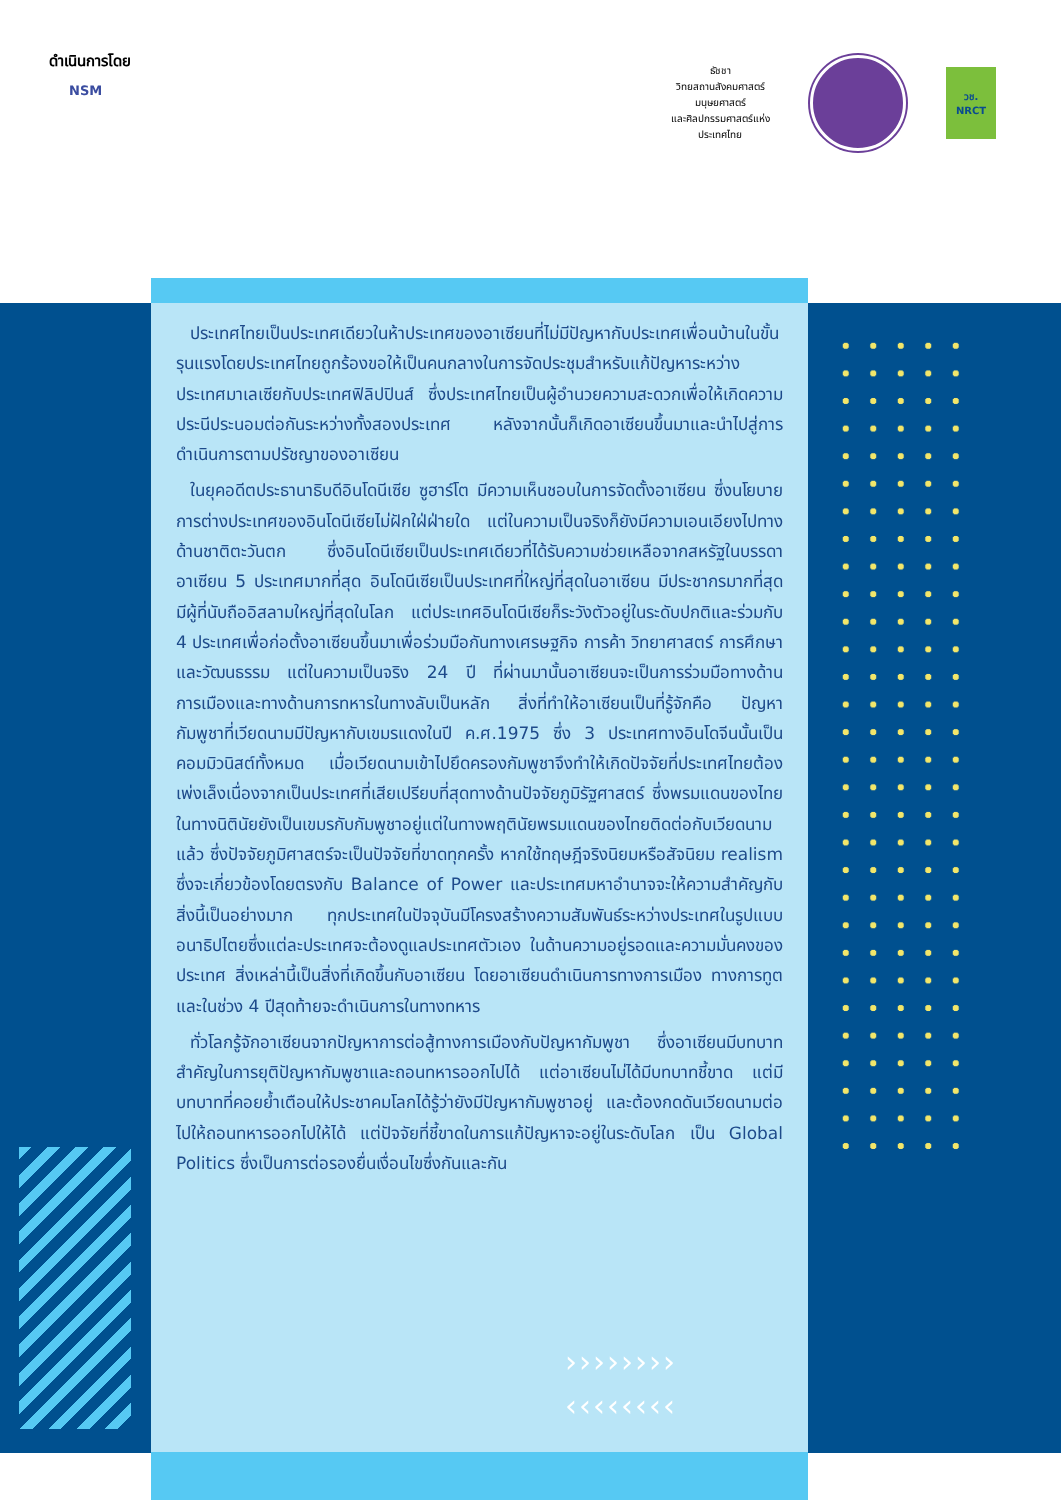ดำเนินการโดย
NSM
ธัชชา
วิทยสถานสังคมศาสตร์ มนุษยศาสตร์
และศิลปกรรมศาสตร์แห่งประเทศไทย
วช.
NRCT
ประเทศไทยเป็นประเทศเดียวในห้าประเทศของอาเซียนที่ไม่มีปัญหากับประเทศเพื่อนบ้านในขั้นรุนแรงโดยประเทศไทยถูกร้องขอให้เป็นคนกลางในการจัดประชุมสำหรับแก้ปัญหาระหว่างประเทศมาเลเซียกับประเทศฟิลิปปินส์ ซึ่งประเทศไทยเป็นผู้อำนวยความสะดวกเพื่อให้เกิดความประนีประนอมต่อกันระหว่างทั้งสองประเทศ หลังจากนั้นก็เกิดอาเซียนขึ้นมาและนำไปสู่การดำเนินการตามปรัชญาของอาเซียน
ในยุคอดีตประธานาธิบดีอินโดนีเซีย ซูฮาร์โต มีความเห็นชอบในการจัดตั้งอาเซียน ซึ่งนโยบายการต่างประเทศของอินโดนีเซียไม่ฝักใฝ่ฝ่ายใด แต่ในความเป็นจริงก็ยังมีความเอนเอียงไปทางด้านชาติตะวันตก ซึ่งอินโดนีเซียเป็นประเทศเดียวที่ได้รับความช่วยเหลือจากสหรัฐในบรรดาอาเซียน 5 ประเทศมากที่สุด อินโดนีเซียเป็นประเทศที่ใหญ่ที่สุดในอาเซียน มีประชากรมากที่สุด มีผู้ที่นับถืออิสลามใหญ่ที่สุดในโลก แต่ประเทศอินโดนีเซียก็ระวังตัวอยู่ในระดับปกติและร่วมกับ 4 ประเทศเพื่อก่อตั้งอาเซียนขึ้นมาเพื่อร่วมมือกันทางเศรษฐกิจ การค้า วิทยาศาสตร์ การศึกษาและวัฒนธรรม แต่ในความเป็นจริง 24 ปี ที่ผ่านมานั้นอาเซียนจะเป็นการร่วมมือทางด้านการเมืองและทางด้านการทหารในทางลับเป็นหลัก สิ่งที่ทำให้อาเซียนเป็นที่รู้จักคือ ปัญหากัมพูชาที่เวียดนามมีปัญหากับเขมรแดงในปี ค.ศ.1975 ซึ่ง 3 ประเทศทางอินโดจีนนั้นเป็นคอมมิวนิสต์ทั้งหมด เมื่อเวียดนามเข้าไปยึดครองกัมพูชาจึงทำให้เกิดปัจจัยที่ประเทศไทยต้องเพ่งเล็งเนื่องจากเป็นประเทศที่เสียเปรียบที่สุดทางด้านปัจจัยภูมิรัฐศาสตร์ ซึ่งพรมแดนของไทยในทางนิตินัยยังเป็นเขมรกับกัมพูชาอยู่แต่ในทางพฤตินัยพรมแดนของไทยติดต่อกับเวียดนามแล้ว ซึ่งปัจจัยภูมิศาสตร์จะเป็นปัจจัยที่ขาดทุกครั้ง หากใช้ทฤษฎีจริงนิยมหรือสัจนิยม realism ซึ่งจะเกี่ยวข้องโดยตรงกับ Balance of Power และประเทศมหาอำนาจจะให้ความสำคัญกับสิ่งนี้เป็นอย่างมาก ทุกประเทศในปัจจุบันมีโครงสร้างความสัมพันธ์ระหว่างประเทศในรูปแบบอนาธิปไตยซึ่งแต่ละประเทศจะต้องดูแลประเทศตัวเอง ในด้านความอยู่รอดและความมั่นคงของประเทศ สิ่งเหล่านี้เป็นสิ่งที่เกิดขึ้นกับอาเซียน โดยอาเซียนดำเนินการทางการเมือง ทางการทูต และในช่วง 4 ปีสุดท้ายจะดำเนินการในทางทหาร
ทั่วโลกรู้จักอาเซียนจากปัญหาการต่อสู้ทางการเมืองกับปัญหากัมพูชา ซึ่งอาเซียนมีบทบาทสำคัญในการยุติปัญหากัมพูชาและถอนทหารออกไปได้ แต่อาเซียนไม่ได้มีบทบาทชี้ขาด แต่มีบทบาทที่คอยย้ำเตือนให้ประชาคมโลกได้รู้ว่ายังมีปัญหากัมพูชาอยู่ และต้องกดดันเวียดนามต่อไปให้ถอนทหารออกไปให้ได้ แต่ปัจจัยที่ชี้ขาดในการแก้ปัญหาจะอยู่ในระดับโลก เป็น Global Politics ซึ่งเป็นการต่อรองยื่นเงื่อนไขซึ่งกันและกัน
››››››››
‹‹‹‹‹‹‹‹